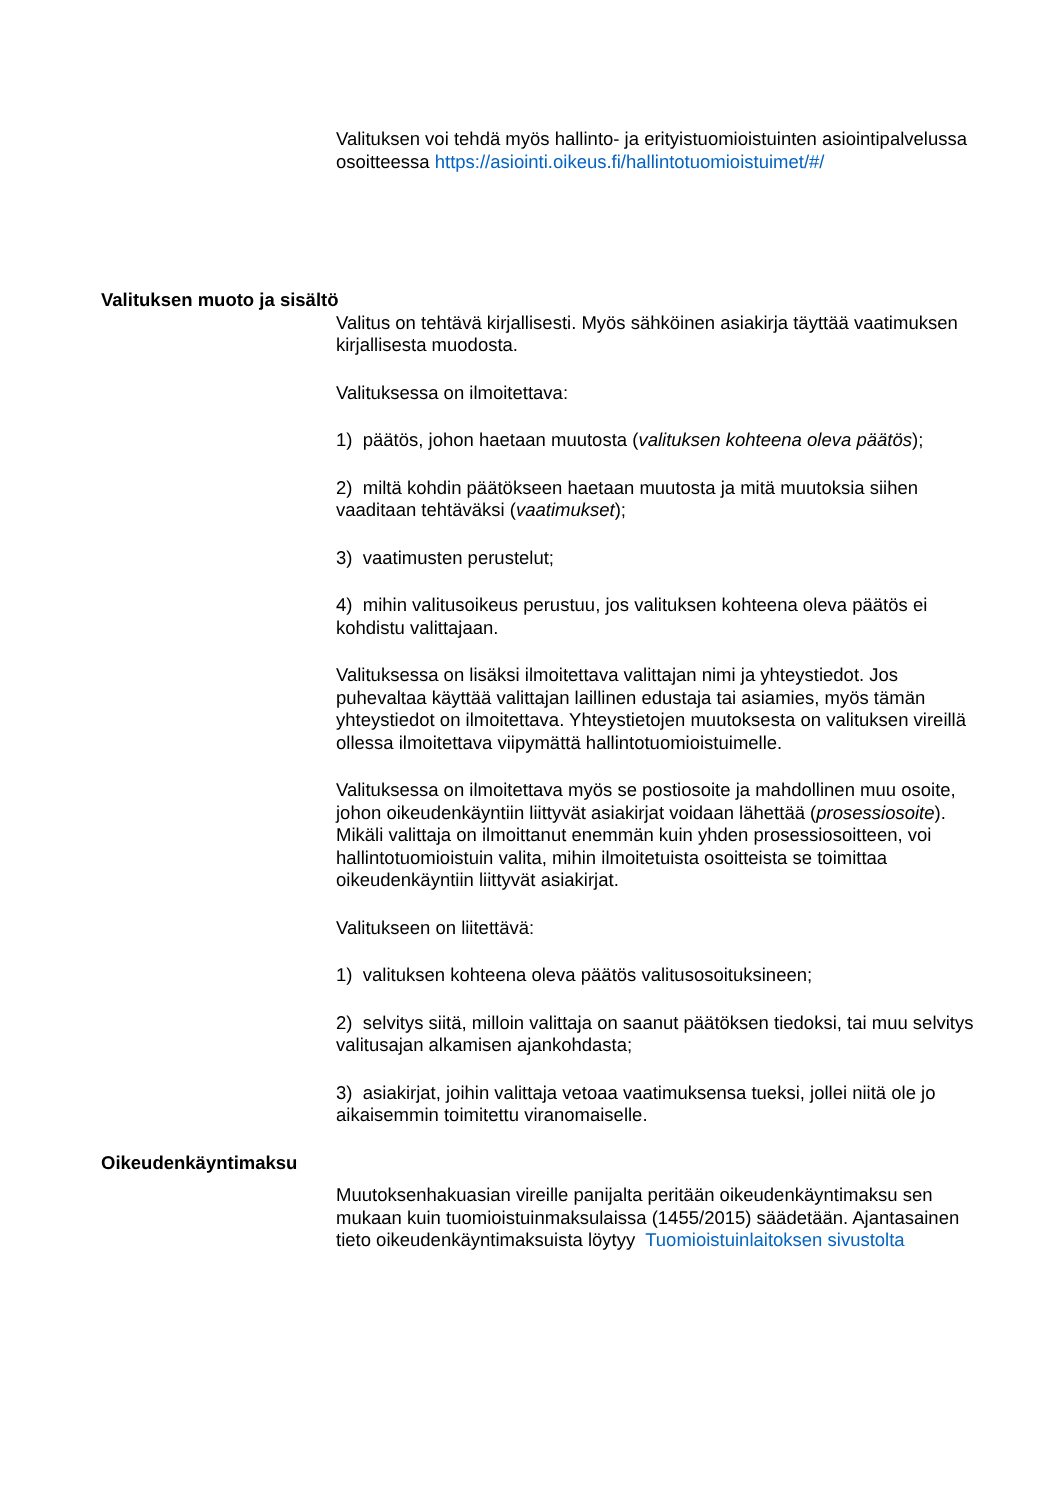Valituksen voi tehdä myös hallinto- ja erityistuomioistuinten asiointipalvelussa osoitteessa https://asiointi.oikeus.fi/hallintotuomioistuimet/#/
Valituksen muoto ja sisältö
Valitus on tehtävä kirjallisesti. Myös sähköinen asiakirja täyttää vaatimuksen kirjallisesta muodosta.
Valituksessa on ilmoitettava:
1) päätös, johon haetaan muutosta (valituksen kohteena oleva päätös);
2) miltä kohdin päätökseen haetaan muutosta ja mitä muutoksia siihen vaaditaan tehtäväksi (vaatimukset);
3) vaatimusten perustelut;
4) mihin valitusoikeus perustuu, jos valituksen kohteena oleva päätös ei kohdistu valittajaan.
Valituksessa on lisäksi ilmoitettava valittajan nimi ja yhteystiedot. Jos puhevaltaa käyttää valittajan laillinen edustaja tai asiamies, myös tämän yhteystiedot on ilmoitettava. Yhteystietojen muutoksesta on valituksen vireillä ollessa ilmoitettava viipymättä hallintotuomioistuimelle.
Valituksessa on ilmoitettava myös se postiosoite ja mahdollinen muu osoite, johon oikeudenkäyntiin liittyvät asiakirjat voidaan lähettää (prosessiosoite). Mikäli valittaja on ilmoittanut enemmän kuin yhden prosessiosoitteen, voi hallintotuomioistuin valita, mihin ilmoitetuista osoitteista se toimittaa oikeudenkäyntiin liittyvät asiakirjat.
Valitukseen on liitettävä:
1) valituksen kohteena oleva päätös valitusosoituksineen;
2) selvitys siitä, milloin valittaja on saanut päätöksen tiedoksi, tai muu selvitys valitusajan alkamisen ajankohdasta;
3) asiakirjat, joihin valittaja vetoaa vaatimuksensa tueksi, jollei niitä ole jo aikaisemmin toimitettu viranomaiselle.
Oikeudenkäyntimaksu
Muutoksenhakuasian vireille panijalta peritään oikeudenkäyntimaksu sen mukaan kuin tuomioistuinmaksulaissa (1455/2015) säädetään. Ajantasainen tieto oikeudenkäyntimaksuista löytyy Tuomioistuinlaitoksen sivustolta